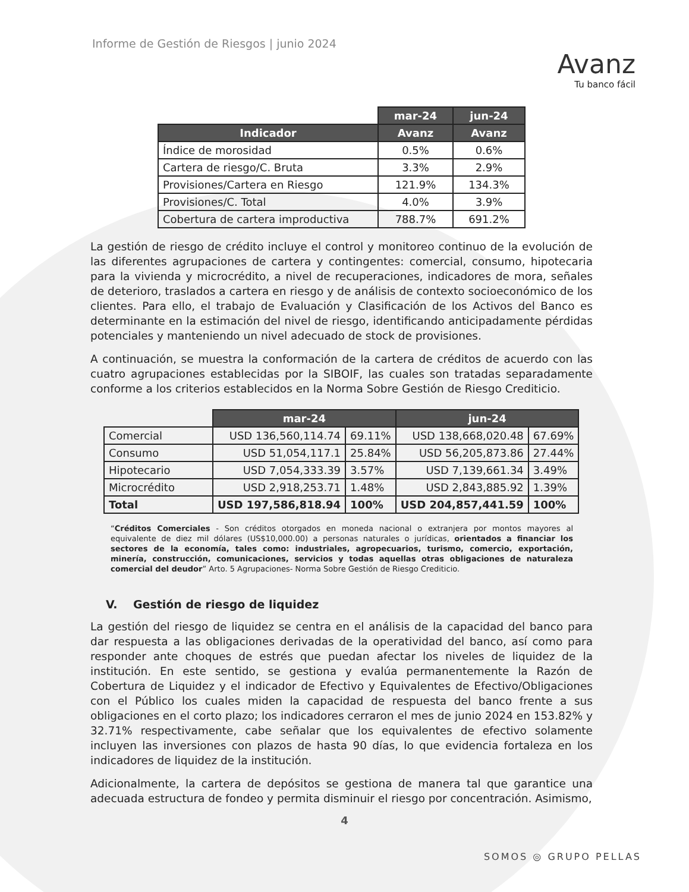Informe de Gestión de Riesgos | junio 2024
Avanz
Tu banco fácil
| | mar-24 | jun-24 |
| Indicador | Avanz | Avanz |
| Índice de morosidad | 0.5% | 0.6% |
| Cartera de riesgo/C. Bruta | 3.3% | 2.9% |
| Provisiones/Cartera en Riesgo | 121.9% | 134.3% |
| Provisiones/C. Total | 4.0% | 3.9% |
| Cobertura de cartera improductiva | 788.7% | 691.2% |
La gestión de riesgo de crédito incluye el control y monitoreo continuo de la evolución de las diferentes agrupaciones de cartera y contingentes: comercial, consumo, hipotecaria para la vivienda y microcrédito, a nivel de recuperaciones, indicadores de mora, señales de deterioro, traslados a cartera en riesgo y de análisis de contexto socioeconómico de los clientes. Para ello, el trabajo de Evaluación y Clasificación de los Activos del Banco es determinante en la estimación del nivel de riesgo, identificando anticipadamente pérdidas potenciales y manteniendo un nivel adecuado de stock de provisiones.
A continuación, se muestra la conformación de la cartera de créditos de acuerdo con las cuatro agrupaciones establecidas por la SIBOIF, las cuales son tratadas separadamente conforme a los criterios establecidos en la Norma Sobre Gestión de Riesgo Crediticio.
| | mar-24 | | jun-24 | |
| Comercial | USD 136,560,114.74 | 69.11% | USD 138,668,020.48 | 67.69% |
| Consumo | USD 51,054,117.1 | 25.84% | USD 56,205,873.86 | 27.44% |
| Hipotecario | USD 7,054,333.39 | 3.57% | USD 7,139,661.34 | 3.49% |
| Microcrédito | USD 2,918,253.71 | 1.48% | USD 2,843,885.92 | 1.39% |
| Total | USD 197,586,818.94 | 100% | USD 204,857,441.59 | 100% |
“Créditos Comerciales - Son créditos otorgados en moneda nacional o extranjera por montos mayores al equivalente de diez mil dólares (US$10,000.00) a personas naturales o jurídicas, orientados a financiar los sectores de la economía, tales como: industriales, agropecuarios, turismo, comercio, exportación, minería, construcción, comunicaciones, servicios y todas aquellas otras obligaciones de naturaleza comercial del deudor” Arto. 5 Agrupaciones- Norma Sobre Gestión de Riesgo Crediticio.
V. Gestión de riesgo de liquidez
La gestión del riesgo de liquidez se centra en el análisis de la capacidad del banco para dar respuesta a las obligaciones derivadas de la operatividad del banco, así como para responder ante choques de estrés que puedan afectar los niveles de liquidez de la institución. En este sentido, se gestiona y evalúa permanentemente la Razón de Cobertura de Liquidez y el indicador de Efectivo y Equivalentes de Efectivo/Obligaciones con el Público los cuales miden la capacidad de respuesta del banco frente a sus obligaciones en el corto plazo; los indicadores cerraron el mes de junio 2024 en 153.82% y 32.71% respectivamente, cabe señalar que los equivalentes de efectivo solamente incluyen las inversiones con plazos de hasta 90 días, lo que evidencia fortaleza en los indicadores de liquidez de la institución.
Adicionalmente, la cartera de depósitos se gestiona de manera tal que garantice una adecuada estructura de fondeo y permita disminuir el riesgo por concentración. Asimismo,
4
SOMOS ◎ GRUPO PELLAS